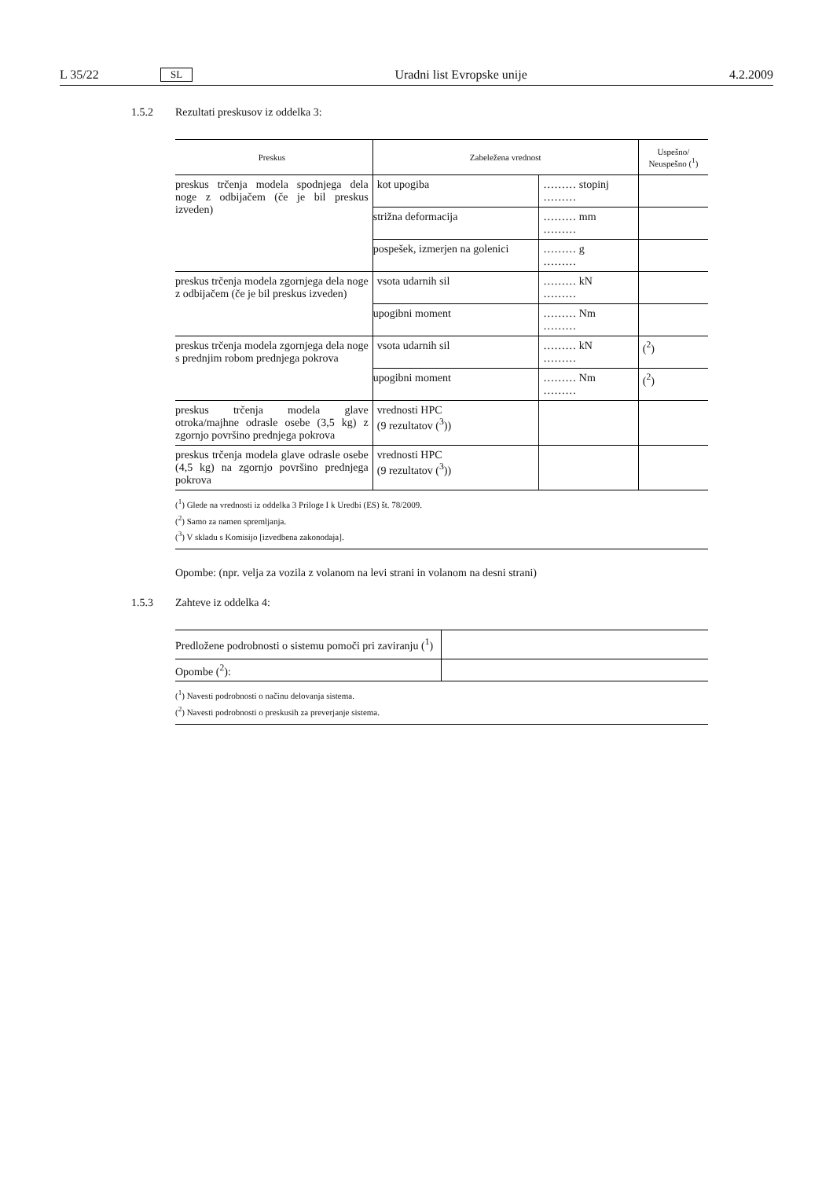L 35/22 SL Uradni list Evropske unije 4.2.2009
1.5.2 Rezultati preskusov iz oddelka 3:
| Preskus | Zabeležena vrednost | | Uspešno/ Neuspešno (<sup>1</sup>) |
| --- | --- | --- | --- |
| preskus trčenja modela spodnjega dela noge z odbijačem (če je bil preskus izveden) | kot upogiba | ……… stopinj ……… | |
| | strižna deformacija | ……… mm ……… | |
| | pospešek, izmerjen na golenici | ……… g ……… | |
| preskus trčenja modela zgornjega dela noge z odbijačem (če je bil preskus izveden) | vsota udarnih sil | ……… kN ……… | |
| | upogibni moment | ……… Nm ……… | |
| preskus trčenja modela zgornjega dela noge s prednjim robom prednjega pokrova | vsota udarnih sil | ……… kN ……… | (<sup>2</sup>) |
| | upogibni moment | ……… Nm ……… | (<sup>2</sup>) |
| preskus trčenja modela glave otroka/majhne odrasle osebe (3,5 kg) z zgornjo površino prednjega pokrova | vrednosti HPC (9 rezultatov (<sup>3</sup>)) | | |
| preskus trčenja modela glave odrasle osebe (4,5 kg) na zgornjo površino prednjega pokrova | vrednosti HPC (9 rezultatov (<sup>3</sup>)) | | |
(<sup>1</sup>) Glede na vrednosti iz oddelka 3 Priloge I k Uredbi (ES) št. 78/2009.
(<sup>2</sup>) Samo za namen spremljanja.
(<sup>3</sup>) V skladu s Komisijo [izvedbena zakonodaja].
Opombe: (npr. velja za vozila z volanom na levi strani in volanom na desni strani)
1.5.3 Zahteve iz oddelka 4:
| Predložene podrobnosti o sistemu pomoči pri zaviranju (<sup>1</sup>) | |
| Opombe (<sup>2</sup>): | |
(<sup>1</sup>) Navesti podrobnosti o načinu delovanja sistema.
(<sup>2</sup>) Navesti podrobnosti o preskusih za preverjanje sistema.